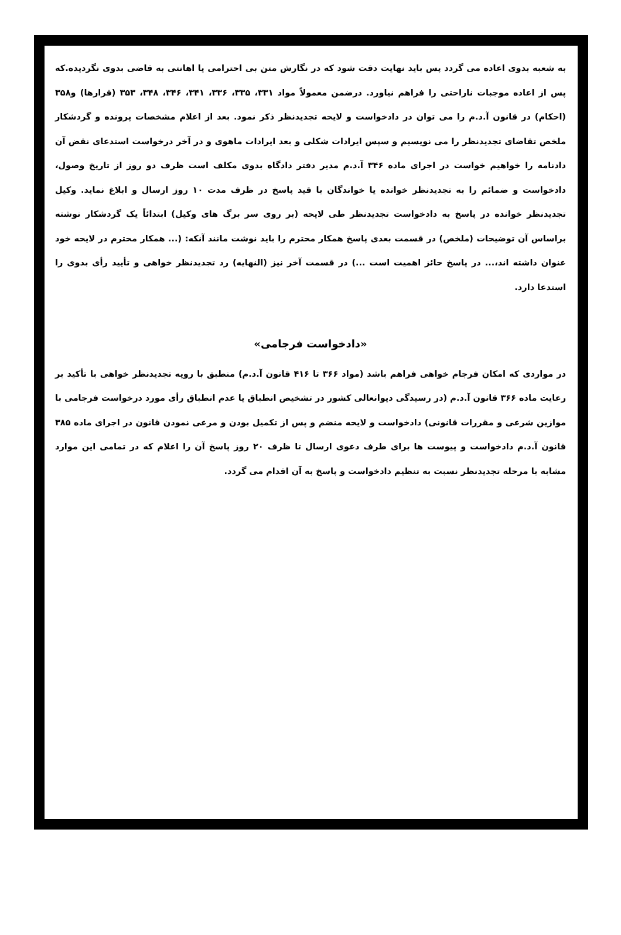به شعبه بدوی اعاده می گردد پس باید نهایت دقت شود که در نگارش متن بی احترامی یا اهانتی به قاضی بدوی نگردیده.که پس از اعاده موجبات ناراحتی را فراهم نیاورد. درضمن معمولاً مواد ۳۳۱، ۳۳۵، ۳۳۶، ۳۴۱، ۳۴۶، ۳۴۸، ۳۵۳ (قرارها) و۳۵۸ (احکام) در قانون آ.د.م را می توان در دادخواست و لایحه تجدیدنظر ذکر نمود. بعد از اعلام مشخصات پرونده و گردشکار ملخص تقاضای تجدیدنظر را می نویسیم و سپس ایرادات شکلی و بعد ایرادات ماهوی و در آخر درخواست استدعای نقض آن دادنامه را خواهیم خواست در اجرای ماده ۳۴۶ آ.د.م مدیر دفتر دادگاه بدوی مکلف است ظرف دو روز از تاریخ وصول، دادخواست و ضمائم را به تجدیدنظر خوانده یا خواندگان با قید پاسخ در ظرف مدت ۱۰ روز ارسال و ابلاغ نماید. وکیل تجدیدنظر خوانده در پاسخ به دادخواست تجدیدنظر طی لایحه (بر روی سر برگ های وکیل) ابتدائاً یک گردشکار نوشته براساس آن توضیحات (ملخص) در قسمت بعدی پاسخ همکار محترم را باید نوشت مانند آنکه: (... همکار محترم در لایحه خود عنوان داشته اند،... در پاسخ حائز اهمیت است ...) در قسمت آخر نیز (النهایه) رد تجدیدنظر خواهی و تأیید رأی بدوی را استدعا دارد.
«دادخواست فرجامی»
در مواردی که امکان فرجام خواهی فراهم باشد (مواد ۳۶۶ تا ۴۱۶ قانون آ.د.م) منطبق با رویه تجدیدنظر خواهی با تأکید بر رعایت ماده ۳۶۶ قانون آ.د.م (در رسیدگی دیوانعالی کشور در تشخیص انطباق یا عدم انطباق رأی مورد درخواست فرجامی با موازین شرعی و مقررات قانونی) دادخواست و لایحه منضم و پس از تکمیل بودن و مرعی نمودن قانون در اجرای ماده ۳۸۵ قانون آ.د.م دادخواست و پیوست ها برای طرف دعوی ارسال تا ظرف ۲۰ روز پاسخ آن را اعلام که در تمامی این موارد مشابه با مرحله تجدیدنظر نسبت به تنظیم دادخواست و پاسخ به آن اقدام می گردد.